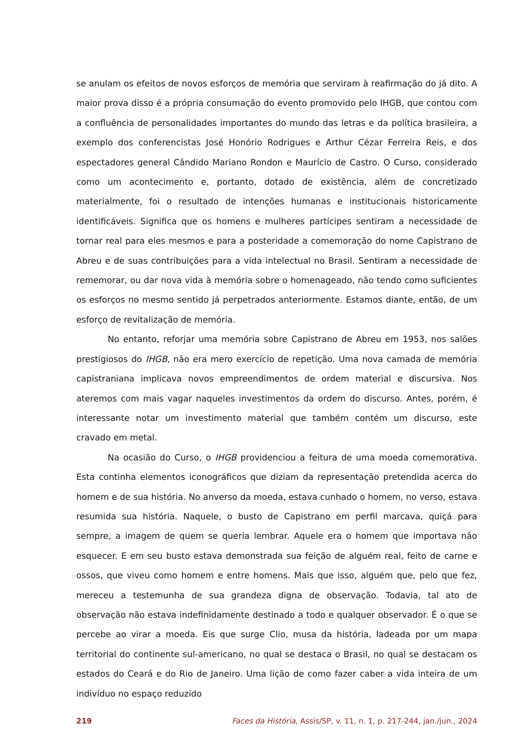se anulam os efeitos de novos esforços de memória que serviram à reafirmação do já dito. A maior prova disso é a própria consumação do evento promovido pelo IHGB, que contou com a confluência de personalidades importantes do mundo das letras e da política brasileira, a exemplo dos conferencistas José Honório Rodrigues e Arthur Cézar Ferreira Reis, e dos espectadores general Cândido Mariano Rondon e Maurício de Castro. O Curso, considerado como um acontecimento e, portanto, dotado de existência, além de concretizado materialmente, foi o resultado de intenções humanas e institucionais historicamente identificáveis. Significa que os homens e mulheres partícipes sentiram a necessidade de tornar real para eles mesmos e para a posteridade a comemoração do nome Capistrano de Abreu e de suas contribuições para a vida intelectual no Brasil. Sentiram a necessidade de rememorar, ou dar nova vida à memória sobre o homenageado, não tendo como suficientes os esforços no mesmo sentido já perpetrados anteriormente. Estamos diante, então, de um esforço de revitalização de memória.
No entanto, reforjar uma memória sobre Capistrano de Abreu em 1953, nos salões prestigiosos do IHGB, não era mero exercício de repetição. Uma nova camada de memória capistraniana implicava novos empreendimentos de ordem material e discursiva. Nos ateremos com mais vagar naqueles investimentos da ordem do discurso. Antes, porém, é interessante notar um investimento material que também contém um discurso, este cravado em metal.
Na ocasião do Curso, o IHGB providenciou a feitura de uma moeda comemorativa. Esta continha elementos iconográficos que diziam da representação pretendida acerca do homem e de sua história. No anverso da moeda, estava cunhado o homem, no verso, estava resumida sua história. Naquele, o busto de Capistrano em perfil marcava, quiçá para sempre, a imagem de quem se queria lembrar. Aquele era o homem que importava não esquecer. E em seu busto estava demonstrada sua feição de alguém real, feito de carne e ossos, que viveu como homem e entre homens. Mais que isso, alguém que, pelo que fez, mereceu a testemunha de sua grandeza digna de observação. Todavia, tal ato de observação não estava indefinidamente destinado a todo e qualquer observador. É o que se percebe ao virar a moeda. Eis que surge Clio, musa da história, ladeada por um mapa territorial do continente sul-americano, no qual se destaca o Brasil, no qual se destacam os estados do Ceará e do Rio de Janeiro. Uma lição de como fazer caber a vida inteira de um indivíduo no espaço reduzido
219 Faces da História, Assis/SP, v. 11, n. 1, p. 217-244, jan./jun., 2024